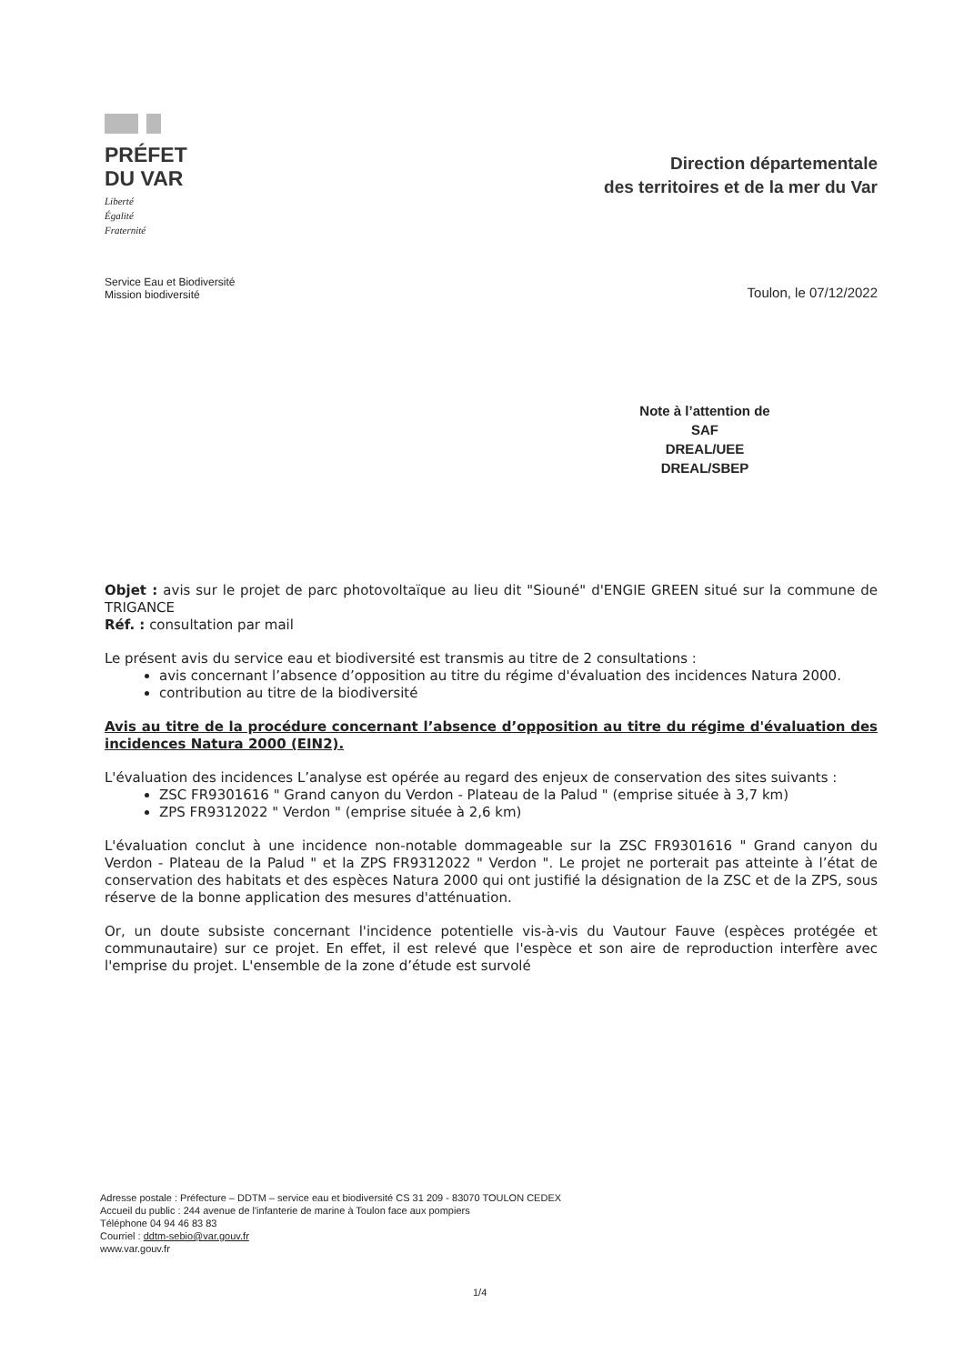PRÉFET
DU VAR
Liberté
Égalité
Fraternité
Direction départementale
des territoires et de la mer du Var
Service Eau et Biodiversité
Mission biodiversité
Toulon, le 07/12/2022
Note à l’attention de
SAF
DREAL/UEE
DREAL/SBEP
Objet : avis sur le projet de parc photovoltaïque au lieu dit "Siouné" d'ENGIE GREEN situé sur la commune de TRIGANCE
Réf. : consultation par mail
Le présent avis du service eau et biodiversité est transmis au titre de 2 consultations :
avis concernant l’absence d’opposition au titre du régime d'évaluation des incidences Natura 2000.
contribution au titre de la biodiversité
Avis au titre de la procédure concernant l’absence d’opposition au titre du régime d'évaluation des incidences Natura 2000 (EIN2).
L'évaluation des incidences L’analyse est opérée au regard des enjeux de conservation des sites suivants :
ZSC FR9301616 " Grand canyon du Verdon - Plateau de la Palud " (emprise située à 3,7 km)
ZPS FR9312022 " Verdon " (emprise située à 2,6 km)
L'évaluation conclut à une incidence non-notable dommageable sur la ZSC FR9301616 " Grand canyon du Verdon - Plateau de la Palud " et la ZPS FR9312022 " Verdon ". Le projet ne porterait pas atteinte à l’état de conservation des habitats et des espèces Natura 2000 qui ont justifié la désignation de la ZSC et de la ZPS, sous réserve de la bonne application des mesures d'atténuation.
Or, un doute subsiste concernant l'incidence potentielle vis-à-vis du Vautour Fauve (espèces protégée et communautaire) sur ce projet. En effet, il est relevé que l'espèce et son aire de reproduction interfère avec l'emprise du projet. L'ensemble de la zone d’étude est survolé
Adresse postale : Préfecture – DDTM – service eau et biodiversité CS 31 209 - 83070 TOULON CEDEX
Accueil du public : 244 avenue de l'infanterie de marine à Toulon face aux pompiers
Téléphone 04 94 46 83 83
Courriel : ddtm-sebio@var.gouv.fr
www.var.gouv.fr
1/4